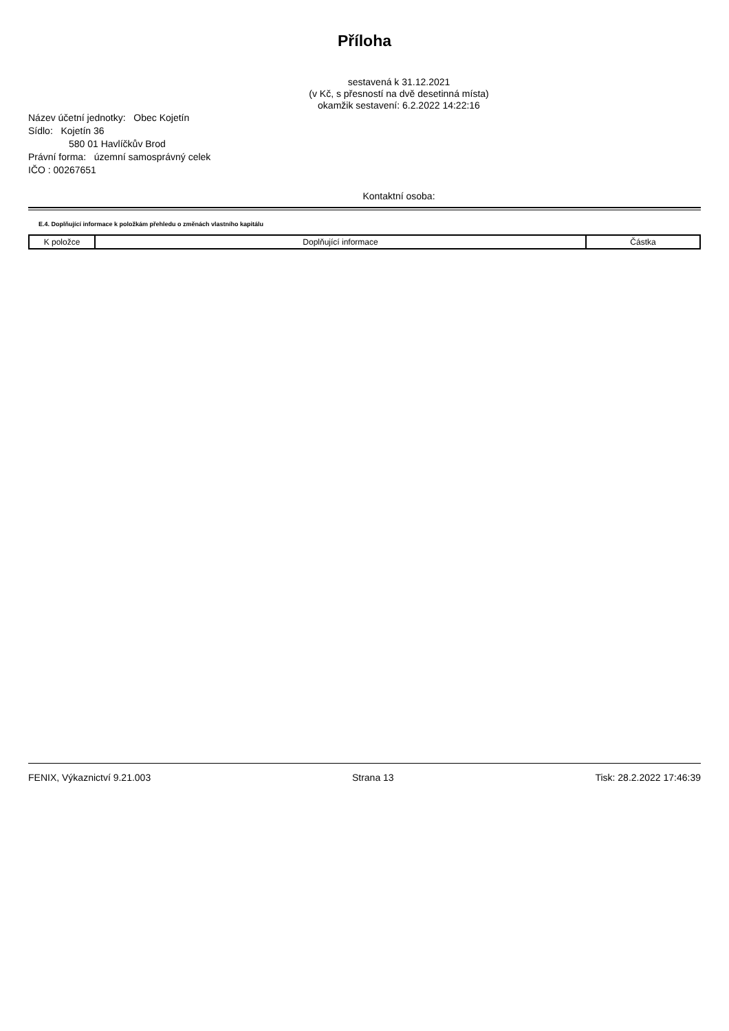Příloha
sestavená k 31.12.2021
(v Kč, s přesností na dvě desetinná místa)
okamžik sestavení: 6.2.2022 14:22:16
Název účetní jednotky: Obec Kojetín
Sídlo: Kojetín 36
580 01 Havlíčkův Brod
Právní forma: územní samosprávný celek
IČO : 00267651
Kontaktní osoba:
E.4. Doplňující informace k položkám přehledu o změnách vlastního kapitálu
| K položce | Doplňující informace | Částka |
| --- | --- | --- |
FENIX, Výkaznictví 9.21.003 Strana 13 Tisk: 28.2.2022 17:46:39